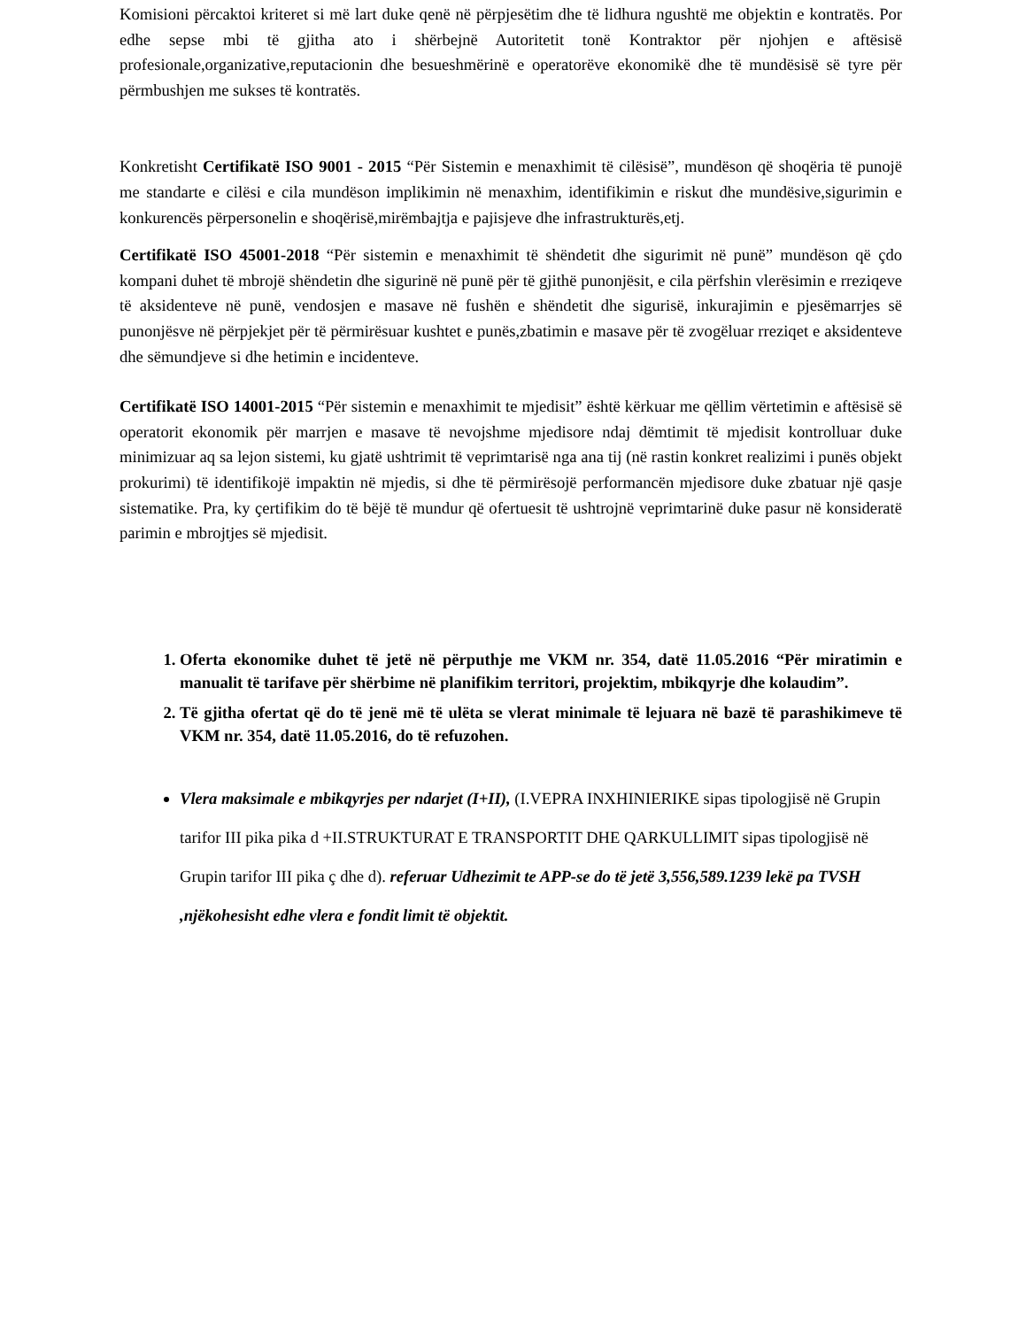Komisioni përcaktoi kriteret si më lart duke qenë në përpjesëtim dhe të lidhura ngushtë me objektin e kontratës. Por edhe sepse mbi të gjitha ato i shërbejnë Autoritetit tonë Kontraktor për njohjen e aftësisë profesionale,organizative,reputacionin dhe besueshmërinë e operatorëve ekonomikë dhe të mundësisë së tyre për përmbushjen me sukses të kontratës.
Konkretisht Certifikatë ISO 9001 - 2015 “Për Sistemin e menaxhimit të cilësisë”, mundëson që shoqëria të punojë me standarte e cilësi e cila mundëson implikimin në menaxhim, identifikimin e riskut dhe mundësive,sigurimin e konkurencës përpersonelin e shoqërisë,mirëmbajtja e pajisjeve dhe infrastrukturës,etj.
Certifikatë ISO 45001-2018 “Për sistemin e menaxhimit të shëndetit dhe sigurimit në punë” mundëson që çdo kompani duhet të mbrojë shëndetin dhe sigurinë në punë për të gjithë punonjësit, e cila përfshin vlerësimin e rreziqeve të aksidenteve në punë, vendosjen e masave në fushën e shëndetit dhe sigurisë, inkurajimin e pjesëmarrjes së punonjësve në përpjekjet për të përmirësuar kushtet e punës,zbatimin e masave për të zvogëluar rreziqet e aksidenteve dhe sëmundjeve si dhe hetimin e incidenteve.
Certifikatë ISO 14001-2015 “Për sistemin e menaxhimit te mjedisit” është kërkuar me qëllim vërtetimin e aftësisë së operatorit ekonomik për marrjen e masave të nevojshme mjedisore ndaj dëmtimit të mjedisit kontrolluar duke minimizuar aq sa lejon sistemi, ku gjatë ushtrimit të veprimtarisë nga ana tij (në rastin konkret realizimi i punës objekt prokurimi) të identifikojë impaktin në mjedis, si dhe të përmirësojë performancën mjedisore duke zbatuar një qasje sistematike. Pra, ky çertifikim do të bëjë të mundur që ofertuesit të ushtrojnë veprimtarinë duke pasur në konsideratë parimin e mbrojtjes së mjedisit.
1. Oferta ekonomike duhet të jetë në përputhje me VKM nr. 354, datë 11.05.2016 “Për miratimin e manualit të tarifave për shërbime në planifikim territori, projektim, mbikqyrje dhe kolaudim”.
2. Të gjitha ofertat që do të jenë më të ulëta se vlerat minimale të lejuara në bazë të parashikimeve të VKM nr. 354, datë 11.05.2016, do të refuzohen.
Vlera maksimale e mbikqyrjes per ndarjet (I+II), (I.VEPRA INXHINIERIKE sipas tipologjisë në Grupin tarifor III pika pika d +II.STRUKTURAT E TRANSPORTIT DHE QARKULLIMIT sipas tipologjisë në Grupin tarifor III pika ç dhe d). referuar Udhezimit te APP-se do të jetë 3,556,589.1239 lekë pa TVSH ,njëkohesisht edhe vlera e fondit limit të objektit.